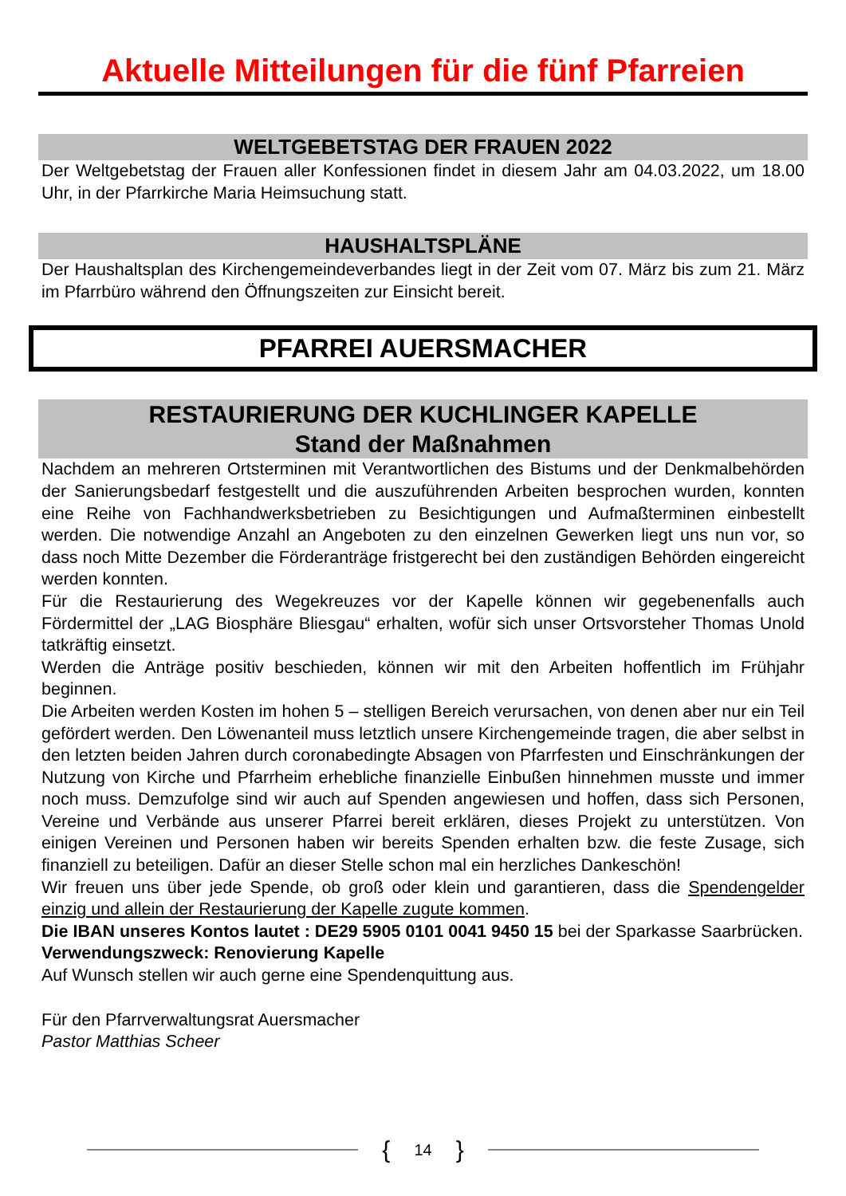Aktuelle Mitteilungen für die fünf Pfarreien
WELTGEBETSTAG DER FRAUEN 2022
Der Weltgebetstag der Frauen aller Konfessionen findet in diesem Jahr am 04.03.2022, um 18.00 Uhr, in der Pfarrkirche Maria Heimsuchung statt.
HAUSHALTSPLÄNE
Der Haushaltsplan des Kirchengemeindeverbandes liegt in der Zeit vom 07. März bis zum 21. März im Pfarrbüro während den Öffnungszeiten zur Einsicht bereit.
PFARREI AUERSMACHER
RESTAURIERUNG DER KUCHLINGER KAPELLE
Stand der Maßnahmen
Nachdem an mehreren Ortsterminen mit Verantwortlichen des Bistums und der Denkmalbehörden der Sanierungsbedarf festgestellt und die auszuführenden Arbeiten besprochen wurden, konnten eine Reihe von Fachhandwerksbetrieben zu Besichtigungen und Aufmaßterminen einbestellt werden. Die notwendige Anzahl an Angeboten zu den einzelnen Gewerken liegt uns nun vor, so dass noch Mitte Dezember die Förderanträge fristgerecht bei den zuständigen Behörden eingereicht werden konnten.
Für die Restaurierung des Wegekreuzes vor der Kapelle können wir gegebenenfalls auch Fördermittel der „LAG Biosphäre Bliesgau“ erhalten, wofür sich unser Ortsvorsteher Thomas Unold tatkräftig einsetzt.
Werden die Anträge positiv beschieden, können wir mit den Arbeiten hoffentlich im Frühjahr beginnen.
Die Arbeiten werden Kosten im hohen 5 – stelligen Bereich verursachen, von denen aber nur ein Teil gefördert werden. Den Löwenanteil muss letztlich unsere Kirchengemeinde tragen, die aber selbst in den letzten beiden Jahren durch coronabedingte Absagen von Pfarrfesten und Einschränkungen der Nutzung von Kirche und Pfarrheim erhebliche finanzielle Einbußen hinnehmen musste und immer noch muss. Demzufolge sind wir auch auf Spenden angewiesen und hoffen, dass sich Personen, Vereine und Verbände aus unserer Pfarrei bereit erklären, dieses Projekt zu unterstützen. Von einigen Vereinen und Personen haben wir bereits Spenden erhalten bzw. die feste Zusage, sich finanziell zu beteiligen. Dafür an dieser Stelle schon mal ein herzliches Dankeschön!
Wir freuen uns über jede Spende, ob groß oder klein und garantieren, dass die Spendengelder einzig und allein der Restaurierung der Kapelle zugute kommen.
Die IBAN unseres Kontos lautet : DE29 5905 0101 0041 9450 15 bei der Sparkasse Saarbrücken.
Verwendungszweck: Renovierung Kapelle
Auf Wunsch stellen wir auch gerne eine Spendenquittung aus.
Für den Pfarrverwaltungsrat Auersmacher
Pastor Matthias Scheer
{ 14 }